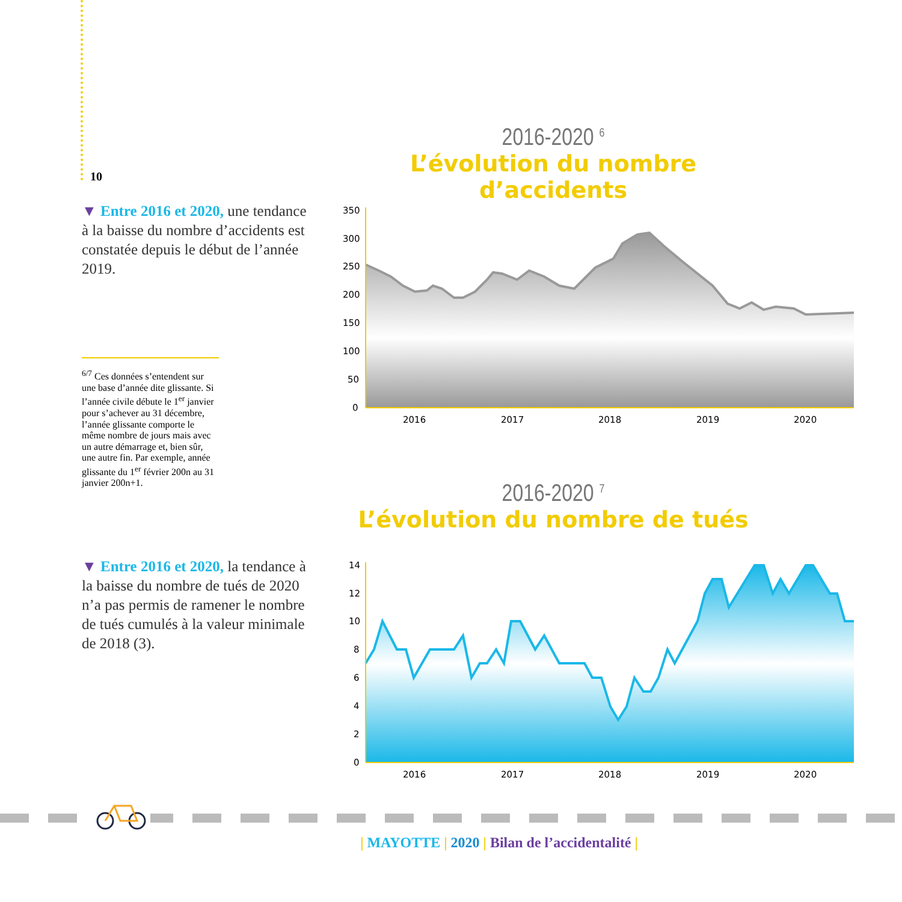10
▼ Entre 2016 et 2020, une tendance à la baisse du nombre d’accidents est constatée depuis le début de l’année 2019.
<sup>6/7</sup> Ces données s’entendent sur une base d’année dite glissante. Si l’année civile débute le 1<sup>er</sup> janvier pour s’achever au 31 décembre, l’année glissante comporte le même nombre de jours mais avec un autre démarrage et, bien sûr, une autre fin. Par exemple, année glissante du 1<sup>er</sup> février 200n au 31 janvier 200n+1.
▼ Entre 2016 et 2020, la tendance à la baisse du nombre de tués de 2020 n’a pas permis de ramener le nombre de tués cumulés à la valeur minimale de 2018 (3).
2016-2020 <sup>6</sup>
L’évolution du nombre d’accidents
350
300
250
200
150
100
50
0
2016
2017
2018
2019
2020
2016-2020 <sup>7</sup>
L’évolution du nombre de tués
14
12
10
8
6
4
2
0
2016
2017
2018
2019
2020
| MAYOTTE | 2020 | Bilan de l’accidentalité |